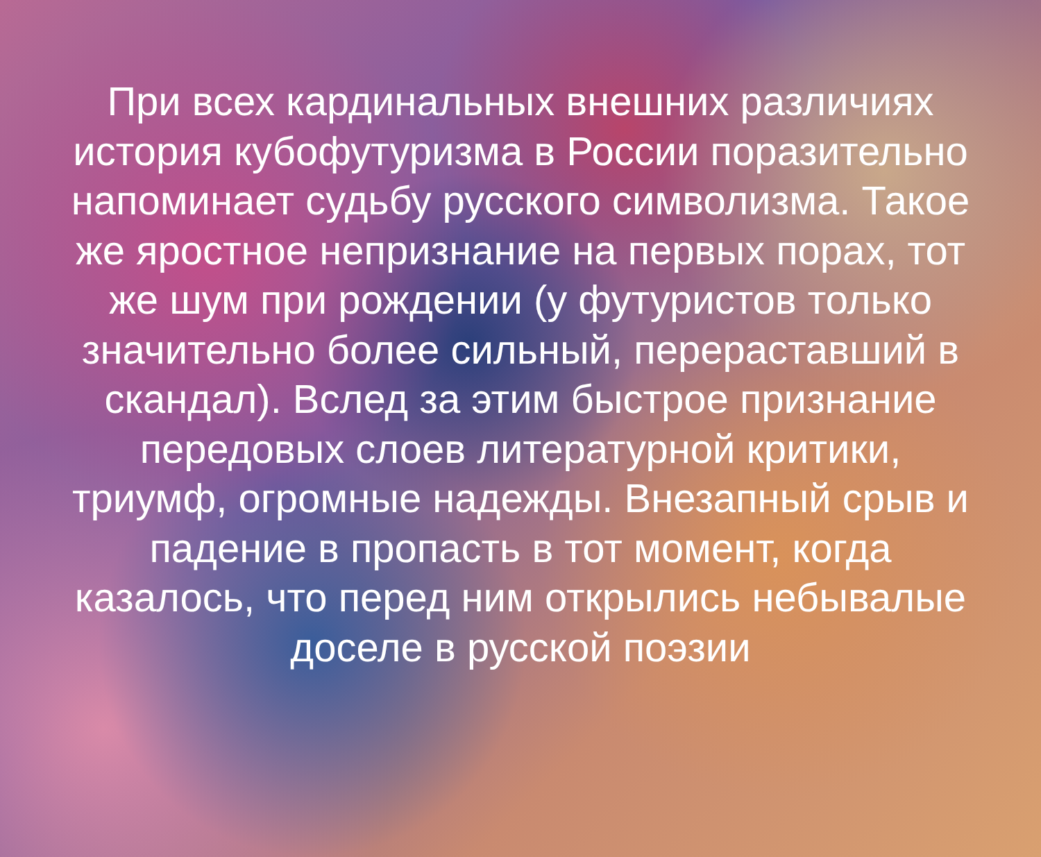При всех кардинальных внешних различиях история кубофутуризма в России поразительно напоминает судьбу русского символизма. Такое же яростное непризнание на первых порах, тот же шум при рождении (у футуристов только значительно более сильный, перераставший в скандал). Вслед за этим быстрое признание передовых слоев литературной критики, триумф, огромные надежды. Внезапный срыв и падение в пропасть в тот момент, когда казалось, что перед ним открылись небывалые доселе в русской поэзии